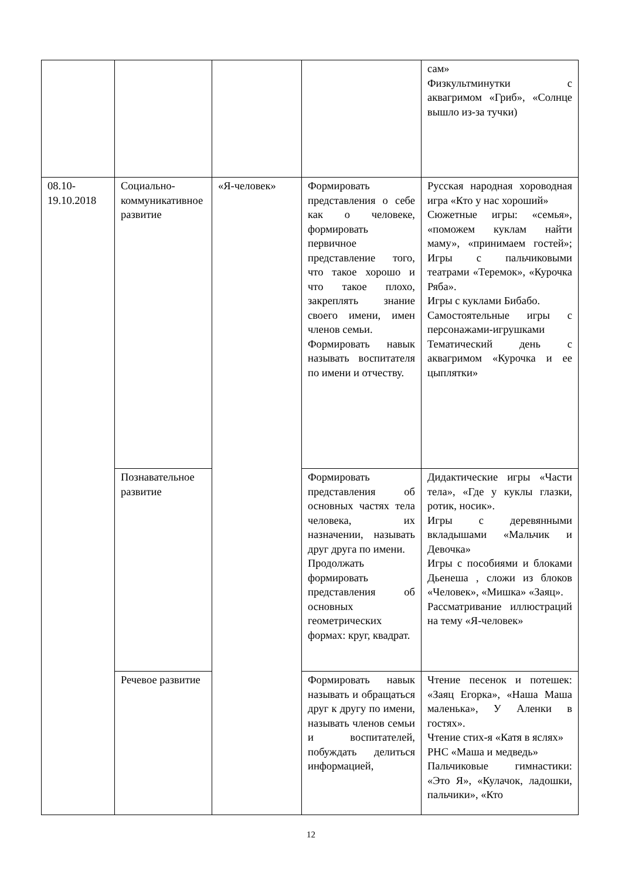| | | | | сам» Физкультминутки с аквагримом «Гриб», «Солнце вышло из-за тучки) |
| 08.10- 19.10.2018 | Социально-коммуникативное развитие | «Я-человек» | Формировать представления о себе как о человеке, формировать первичное представление того, что такое хорошо и что такое плохо, закреплять знание своего имени, имен членов семьи. Формировать навык называть воспитателя по имени и отчеству. | Русская народная хороводная игра «Кто у нас хороший» Сюжетные игры: «семья», «поможем куклам найти маму», «принимаем гостей»; Игры с пальчиковыми театрами «Теремок», «Курочка Ряба». Игры с куклами Бибабо. Самостоятельные игры с персонажами-игрушками Тематический день с аквагримом «Курочка и ее цыплятки» |
| | Познавательное развитие | | Формировать представления об основных частях тела человека, их назначении, называть друг друга по имени. Продолжать формировать представления об основных геометрических формах: круг, квадрат. | Дидактические игры «Части тела», «Где у куклы глазки, ротик, носик». Игры с деревянными вкладышами «Мальчик и Девочка» Игры с пособиями и блоками Дьенеша , сложи из блоков «Человек», «Мишка» «Заяц». Рассматривание иллюстраций на тему «Я-человек» |
| | Речевое развитие | | Формировать навык называть и обращаться друг к другу по имени, называть членов семьи и воспитателей, побуждать делиться информацией, | Чтение песенок и потешек: «Заяц Егорка», «Наша Маша маленька», У Аленки в гостях». Чтение стих-я «Катя в яслях» РНС «Маша и медведь» Пальчиковые гимнастики: «Это Я», «Кулачок, ладошки, пальчики», «Кто |
12